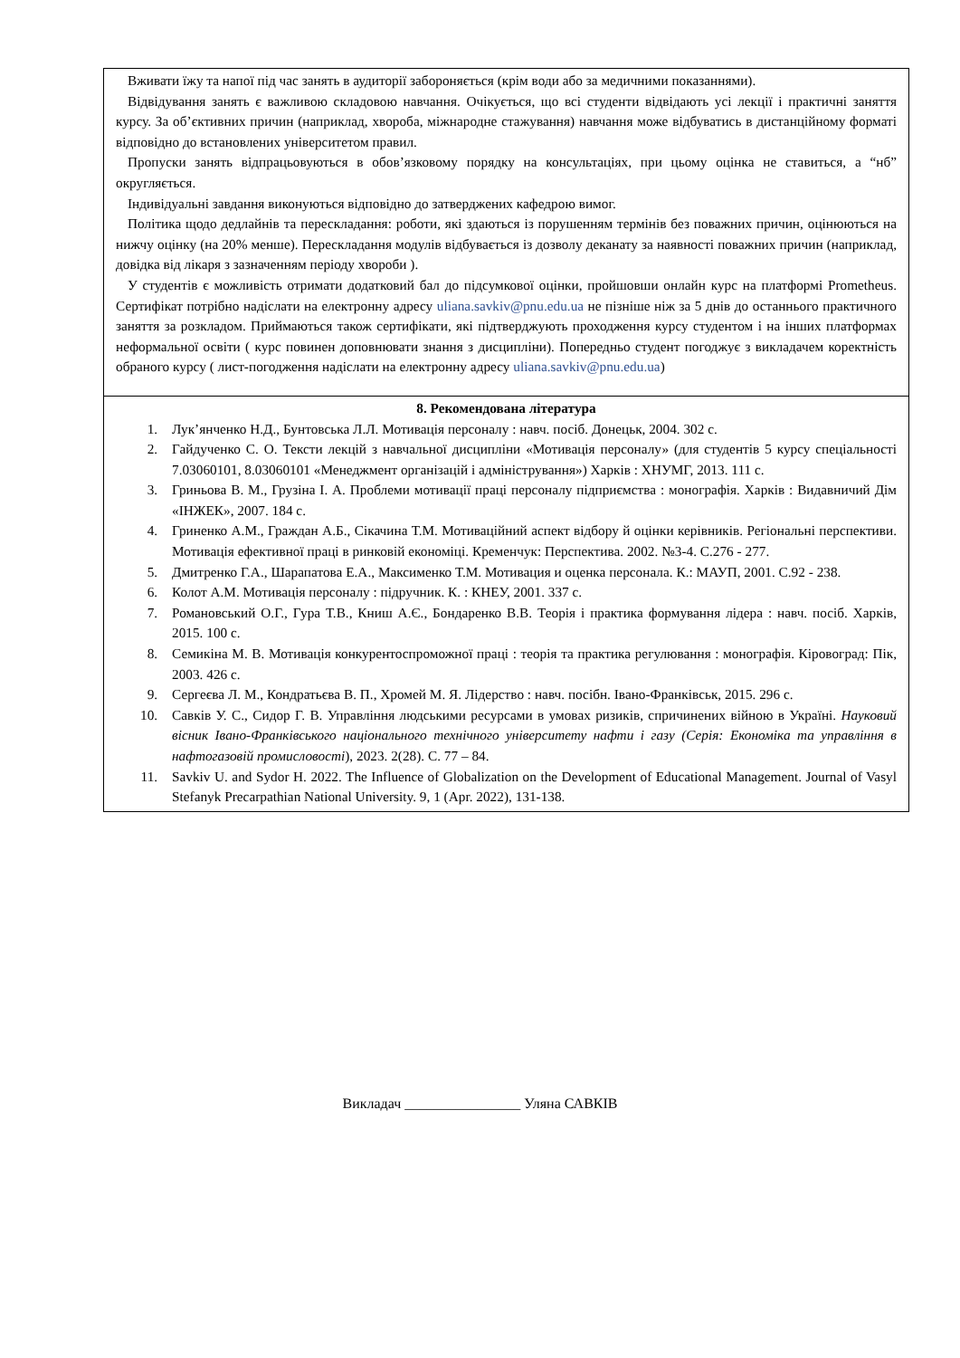| Вживати їжу та напої під час занять в аудиторії забороняється (крім води або за медичними показаннями). Відвідування занять є важливою складовою навчання. Очікується, що всі студенти відвідають усі лекції і практичні заняття курсу. За об’єктивних причин (наприклад, хвороба, міжнародне стажування) навчання може відбуватись в дистанційному форматі відповідно до встановлених університетом правил. Пропуски занять відпрацьовуються в обов’язковому порядку на консультаціях, при цьому оцінка не ставиться, а “нб” округляється. Індивідуальні завдання виконуються відповідно до затверджених кафедрою вимог. Політика щодо дедлайнів та перескладання: роботи, які здаються із порушенням термінів без поважних причин, оцінюються на нижчу оцінку (на 20% менше). Перескладання модулів відбувається із дозволу деканату за наявності поважних причин (наприклад, довідка від лікаря з зазначенням періоду хвороби ). У студентів є можливість отримати додатковий бал до підсумкової оцінки, пройшовши онлайн курс на платформі Prometheus. Сертифікат потрібно надіслати на електронну адресу uliana.savkiv@pnu.edu.ua не пізніше ніж за 5 днів до останнього практичного заняття за розкладом. Приймаються також сертифікати, які підтверджують проходження курсу студентом і на інших платформах неформальної освіти ( курс повинен доповнювати знання з дисципліни). Попередньо студент погоджує з викладачем коректність обраного курсу ( лист-погодження надіслати на електронну адресу uliana.savkiv@pnu.edu.ua ) |
| 8. Рекомендована література 1. Лук’янченко Н.Д., Бунтовська Л.Л. Мотивація персоналу : навч. посіб. Донецьк, 2004. 302 с. 2. Гайдученко С. О. Тексти лекцій з навчальної дисципліни «Мотивація персоналу» (для студентів 5 курсу спеціальності 7.03060101, 8.03060101 «Менеджмент організацій і адміністрування») Харків : ХНУМГ, 2013. 111 с. 3. Гриньова В. М., Грузіна І. А. Проблеми мотивації праці персоналу підприємства : монографія. Харків : Видавничий Дім «ІНЖЕК», 2007. 184 с. 4. Гриненко А.М., Граждан А.Б., Сікачина Т.М. Мотиваційний аспект відбору й оцінки керівників. Регіональні перспективи. Мотивація ефективної праці в ринковій економіці. Кременчук: Перспектива. 2002. №3-4. С.276 - 277. 5. Дмитренко Г.А., Шарапатова Е.А., Максименко Т.М. Мотивация и оценка персонала. К.: МАУП, 2001. С.92 - 238. 6. Колот А.М. Мотивація персоналу : підручник. К. : КНЕУ, 2001. 337 с. 7. Романовський О.Г., Гура Т.В., Книш А.Є., Бондаренко В.В. Теорія і практика формування лідера : навч. посіб. Харків, 2015. 100 с. 8. Семикіна М. В. Мотивація конкурентоспроможної праці : теорія та практика регулювання : монографія. Кіровоград: Пік, 2003. 426 с. 9. Сергеєва Л. М., Кондратьєва В. П., Хромей М. Я. Лідерство : навч. посібн. Івано-Франківськ, 2015. 296 с. 10. Савків У. С., Сидор Г. В. Управління людськими ресурсами в умовах ризиків, спричинених війною в Україні. Науковий вісник Івано-Франківського національного технічного університету нафти і газу (Серія: Економіка та управління в нафтогазовій промисловості ), 2023. 2(28). С. 77 – 84. 11. Savkiv U. and Sydor H. 2022. The Influence of Globalization on the Development of Educational Management. Journal of Vasyl Stefanyk Precarpathian National University. 9, 1 (Apr. 2022), 131-138. |
Викладач ________________ Уляна САВКІВ